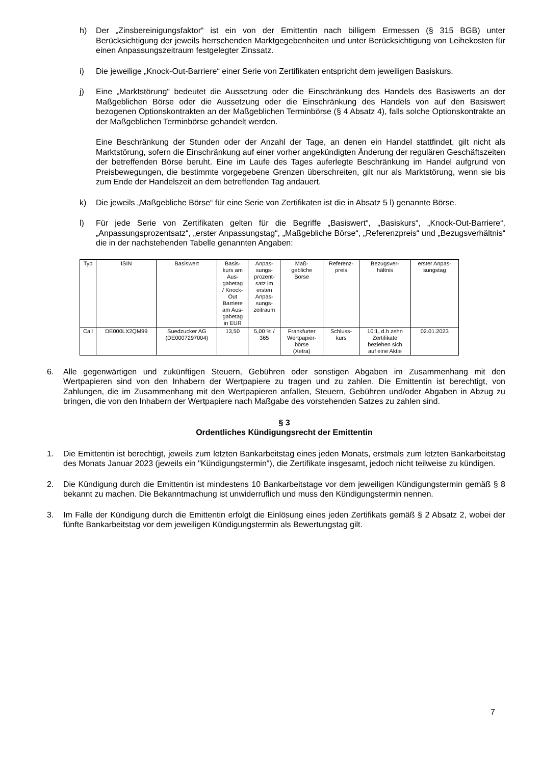h) Der „Zinsbereinigungsfaktor“ ist ein von der Emittentin nach billigem Ermessen (§ 315 BGB) unter Berücksichtigung der jeweils herrschenden Marktgegebenheiten und unter Berücksichtigung von Leihekosten für einen Anpassungszeitraum festgelegter Zinssatz.
i) Die jeweilige „Knock-Out-Barriere“ einer Serie von Zertifikaten entspricht dem jeweiligen Basiskurs.
j) Eine „Marktstörung“ bedeutet die Aussetzung oder die Einschränkung des Handels des Basiswerts an der Maßgeblichen Börse oder die Aussetzung oder die Einschränkung des Handels von auf den Basiswert bezogenen Optionskontrakten an der Maßgeblichen Terminbörse (§ 4 Absatz 4), falls solche Optionskontrakte an der Maßgeblichen Terminbörse gehandelt werden.
Eine Beschränkung der Stunden oder der Anzahl der Tage, an denen ein Handel stattfindet, gilt nicht als Marktstörung, sofern die Einschränkung auf einer vorher angekündigten Änderung der regulären Geschäftszeiten der betreffenden Börse beruht. Eine im Laufe des Tages auferlegte Beschränkung im Handel aufgrund von Preisbewegungen, die bestimmte vorgegebene Grenzen überschreiten, gilt nur als Marktstörung, wenn sie bis zum Ende der Handelszeit an dem betreffenden Tag andauert.
k) Die jeweils „Maßgebliche Börse“ für eine Serie von Zertifikaten ist die in Absatz 5 l) genannte Börse.
l) Für jede Serie von Zertifikaten gelten für die Begriffe „Basiswert“, „Basiskurs“, „Knock-Out-Barriere“, „Anpassungsprozentsatz“, „erster Anpassungstag“, „Maßgebliche Börse“, „Referenzpreis“ und „Bezugsverhältnis“ die in der nachstehenden Tabelle genannten Angaben:
| Typ | ISIN | Basiswert | Basis- kurs am Aus- gabetag / Knock- Out Barriere am Aus- gabetag in EUR | Anpas- sungs- prozent- satz im ersten Anpas- sungs- zeitraum | Maß- gebliche Börse | Referenz- preis | Bezugsver- hältnis | erster Anpas- sungstag |
| Call | DE000LX2QM99 | Suedzucker AG (DE0007297004) | 13,50 | 5,00 % / 365 | Frankfurter Wertpapier- börse (Xetra) | Schluss- kurs | 10:1, d.h zehn Zertifikate beziehen sich auf eine Aktie | 02.01.2023 |
6. Alle gegenwärtigen und zukünftigen Steuern, Gebühren oder sonstigen Abgaben im Zusammenhang mit den Wertpapieren sind von den Inhabern der Wertpapiere zu tragen und zu zahlen. Die Emittentin ist berechtigt, von Zahlungen, die im Zusammenhang mit den Wertpapieren anfallen, Steuern, Gebühren und/oder Abgaben in Abzug zu bringen, die von den Inhabern der Wertpapiere nach Maßgabe des vorstehenden Satzes zu zahlen sind.
§ 3
Ordentliches Kündigungsrecht der Emittentin
1. Die Emittentin ist berechtigt, jeweils zum letzten Bankarbeitstag eines jeden Monats, erstmals zum letzten Bankarbeitstag des Monats Januar 2023 (jeweils ein "Kündigungstermin"), die Zertifikate insgesamt, jedoch nicht teilweise zu kündigen.
2. Die Kündigung durch die Emittentin ist mindestens 10 Bankarbeitstage vor dem jeweiligen Kündigungstermin gemäß § 8 bekannt zu machen. Die Bekanntmachung ist unwiderruflich und muss den Kündigungstermin nennen.
3. Im Falle der Kündigung durch die Emittentin erfolgt die Einlösung eines jeden Zertifikats gemäß § 2 Absatz 2, wobei der fünfte Bankarbeitstag vor dem jeweiligen Kündigungstermin als Bewertungstag gilt.
7